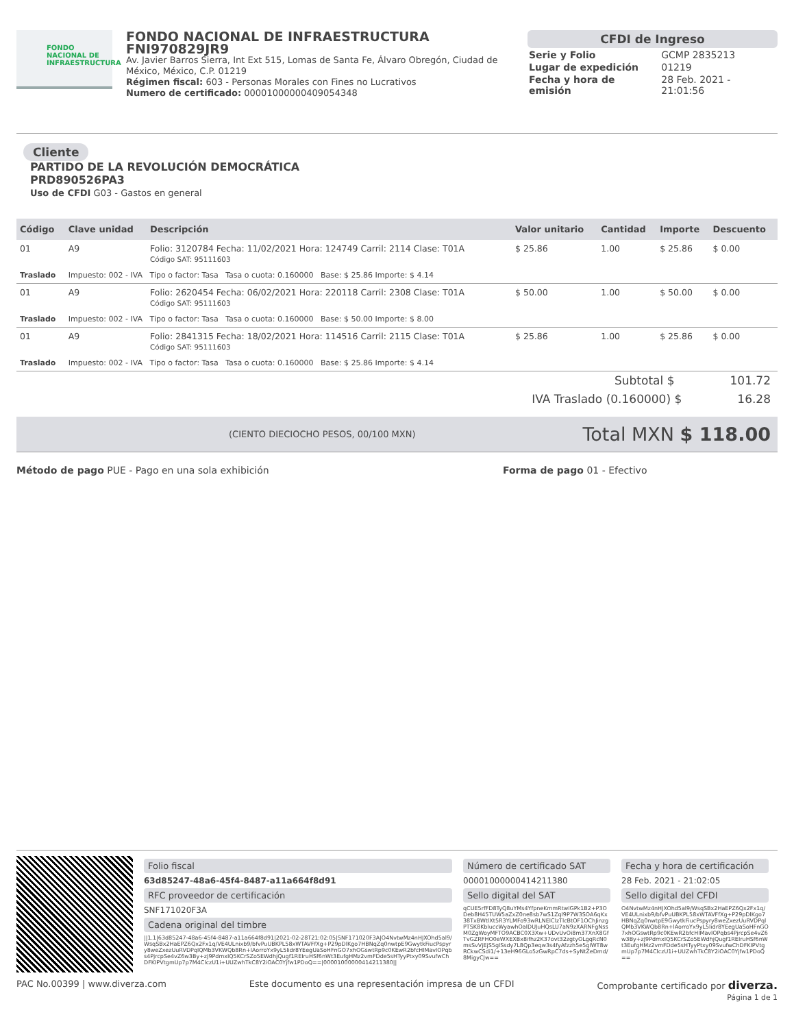FONDO
NACIONAL DE
INFRAESTRUCTURA
FONDO NACIONAL DE INFRAESTRUCTURA
FNI970829JR9
Av. Javier Barros Sierra, Int Ext 515, Lomas de Santa Fe, Álvaro Obregón, Ciudad de México, México, C.P. 01219
Régimen fiscal: 603 - Personas Morales con Fines no Lucrativos
Numero de certificado: 00001000000409054348
CFDI de Ingreso
| Serie y Folio | GCMP 2835213 |
| Lugar de expedición | 01219 |
| Fecha y hora de emisión | 28 Feb. 2021 - 21:01:56 |
Cliente
PARTIDO DE LA REVOLUCIÓN DEMOCRÁTICA
PRD890526PA3
Uso de CFDI G03 - Gastos en general
| Código | Clave unidad | Descripción | Valor unitario | Cantidad | Importe | Descuento |
| --- | --- | --- | --- | --- | --- | --- |
| 01 | A9 | Folio: 3120784 Fecha: 11/02/2021 Hora: 124749 Carril: 2114 Clase: T01A Código SAT: 95111603 | $ 25.86 | 1.00 | $ 25.86 | $ 0.00 |
| Traslado | Impuesto: 002 - IVA Tipo o factor: Tasa Tasa o cuota: 0.160000 Base: $ 25.86 Importe: $ 4.14 | | | | | |
| 01 | A9 | Folio: 2620454 Fecha: 06/02/2021 Hora: 220118 Carril: 2308 Clase: T01A Código SAT: 95111603 | $ 50.00 | 1.00 | $ 50.00 | $ 0.00 |
| Traslado | Impuesto: 002 - IVA Tipo o factor: Tasa Tasa o cuota: 0.160000 Base: $ 50.00 Importe: $ 8.00 | | | | | |
| 01 | A9 | Folio: 2841315 Fecha: 18/02/2021 Hora: 114516 Carril: 2115 Clase: T01A Código SAT: 95111603 | $ 25.86 | 1.00 | $ 25.86 | $ 0.00 |
| Traslado | Impuesto: 002 - IVA Tipo o factor: Tasa Tasa o cuota: 0.160000 Base: $ 25.86 Importe: $ 4.14 | | | | | |
Subtotal $ 101.72
IVA Traslado (0.160000) $ 16.28
(CIENTO DIECIOCHO PESOS, 00/100 MXN) Total MXN $ 118.00
Método de pago PUE - Pago en una sola exhibición Forma de pago 01 - Efectivo
Folio fiscal
63d85247-48a6-45f4-8487-a11a664f8d91
RFC proveedor de certificación
SNF171020F3A
Cadena original del timbre
||1.1|63d85247-48a6-45f4-8487-a11a664f8d91|2021-02-28T21:02:05|SNF171020F3A|O4NvtwMz4nHJXOhd5al9/WsqSBx2HaEPZ6Qx2Fx1q/VE4ULnixb9/bfvPuUBKPL58xWTAVFfXg+P29pDlKgo7HBNqZq0nwtpE9GwytkFiucPspyry8weZxezUuRVDPqlQMb3VKWQb8Rn+lAorroYx9yL5lidr8YEegUaSoHFnGO7xhOGswtRp9c0KEwR2bfcHlMavlOPqbs4PjrcpSe4vZ6w3By+zJ9PdmxIQ5KCrSZo5EWdhjQugf1REIruHSf6nWt3EufgHMz2vmFDde5sHTyyPtxy09SvufwChDFKIPVtgmUp7p7M4ClczU1i+UUZwhTkC8Y2iOAC0Yjfw1PDoQ==|00001000000414211380||
Número de certificado SAT
00001000000414211380
Sello digital del SAT
qCUE5rfFD8TyQ8uYMs4YfpneKmmRtwlGPk1B2+P3ODeb8H45TUW5aZxZ0ne8sb7wS1Zql9P7W3SOA6qKx38TxBWtlXt5R3YLMFo93wRLNElClzTlcBtOF1OChJinzgPTSK8KbluccWyawhOalDUJuHQsLU7aN9zXARNFgNssM0ZgWoyMFTO9ACBC0X3Xw+UDvUvOi8m37XnX8GfTvGZRFHO0eWXEXBx8ifhz2K37ovt32zgtyOLgqRcN0msSvVjEjS5glSsdy7L8Qp3eqw3s4fyAfzzh5e5gIWT8wRCkwCSdi1/+13eH96GLo5zGwRpC7ds+SyNtZeDmd/8MigyCJw==
Fecha y hora de certificación
28 Feb. 2021 - 21:02:05
Sello digital del CFDI
O4NvtwMz4nHJXOhd5al9/WsqSBx2HaEPZ6Qx2Fx1q/VE4ULnixb9/bfvPuUBKPL58xWTAVFfXg+P29pDlKgo7HBNqZq0nwtpE9GwytkFiucPspyry8weZxezUuRVDPqlQMb3VKWQb8Rn+lAorroYx9yL5lidr8YEegUaSoHFnGO7xhOGswtRp9c0KEwR2bfcHlMavlOPqbs4PjrcpSe4vZ6w3By+zJ9PdmxIQ5KCrSZo5EWdhjQugf1REIruHSf6nWt3EufgHMz2vmFDde5sHTyyPtxy09SvufwChDFKIPVtgmUp7p7M4ClczU1i+UUZwhTkC8Y2iOAC0Yjfw1PDoQ==
PAC No.00399 | www.diverza.com Este documento es una representación impresa de un CFDI Comprobante certificado por diverza.
Página 1 de 1